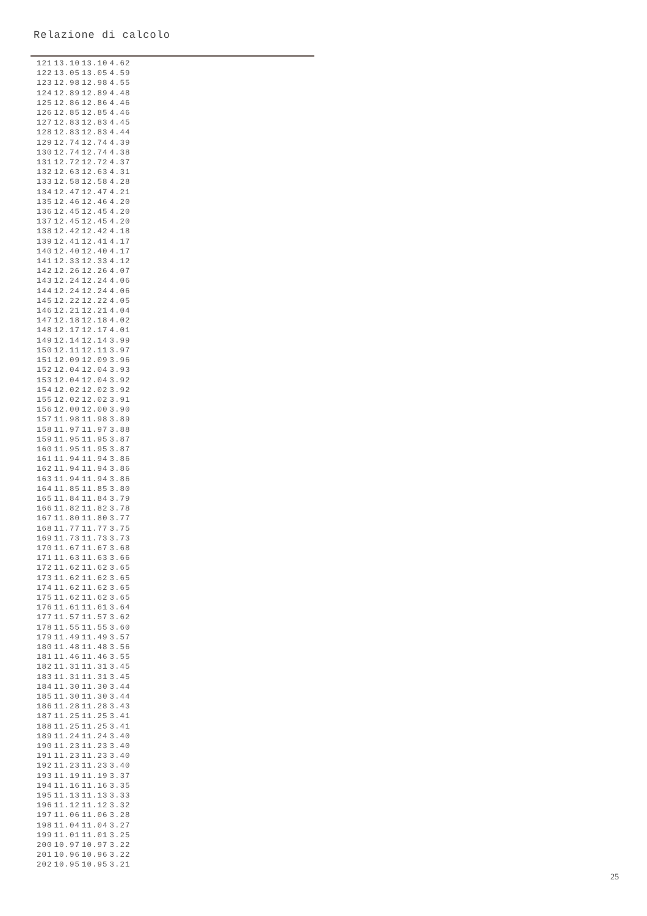Relazione di calcolo
| 121 | 13.10 | 13.10 | 4.62 |
| 122 | 13.05 | 13.05 | 4.59 |
| 123 | 12.98 | 12.98 | 4.55 |
| 124 | 12.89 | 12.89 | 4.48 |
| 125 | 12.86 | 12.86 | 4.46 |
| 126 | 12.85 | 12.85 | 4.46 |
| 127 | 12.83 | 12.83 | 4.45 |
| 128 | 12.83 | 12.83 | 4.44 |
| 129 | 12.74 | 12.74 | 4.39 |
| 130 | 12.74 | 12.74 | 4.38 |
| 131 | 12.72 | 12.72 | 4.37 |
| 132 | 12.63 | 12.63 | 4.31 |
| 133 | 12.58 | 12.58 | 4.28 |
| 134 | 12.47 | 12.47 | 4.21 |
| 135 | 12.46 | 12.46 | 4.20 |
| 136 | 12.45 | 12.45 | 4.20 |
| 137 | 12.45 | 12.45 | 4.20 |
| 138 | 12.42 | 12.42 | 4.18 |
| 139 | 12.41 | 12.41 | 4.17 |
| 140 | 12.40 | 12.40 | 4.17 |
| 141 | 12.33 | 12.33 | 4.12 |
| 142 | 12.26 | 12.26 | 4.07 |
| 143 | 12.24 | 12.24 | 4.06 |
| 144 | 12.24 | 12.24 | 4.06 |
| 145 | 12.22 | 12.22 | 4.05 |
| 146 | 12.21 | 12.21 | 4.04 |
| 147 | 12.18 | 12.18 | 4.02 |
| 148 | 12.17 | 12.17 | 4.01 |
| 149 | 12.14 | 12.14 | 3.99 |
| 150 | 12.11 | 12.11 | 3.97 |
| 151 | 12.09 | 12.09 | 3.96 |
| 152 | 12.04 | 12.04 | 3.93 |
| 153 | 12.04 | 12.04 | 3.92 |
| 154 | 12.02 | 12.02 | 3.92 |
| 155 | 12.02 | 12.02 | 3.91 |
| 156 | 12.00 | 12.00 | 3.90 |
| 157 | 11.98 | 11.98 | 3.89 |
| 158 | 11.97 | 11.97 | 3.88 |
| 159 | 11.95 | 11.95 | 3.87 |
| 160 | 11.95 | 11.95 | 3.87 |
| 161 | 11.94 | 11.94 | 3.86 |
| 162 | 11.94 | 11.94 | 3.86 |
| 163 | 11.94 | 11.94 | 3.86 |
| 164 | 11.85 | 11.85 | 3.80 |
| 165 | 11.84 | 11.84 | 3.79 |
| 166 | 11.82 | 11.82 | 3.78 |
| 167 | 11.80 | 11.80 | 3.77 |
| 168 | 11.77 | 11.77 | 3.75 |
| 169 | 11.73 | 11.73 | 3.73 |
| 170 | 11.67 | 11.67 | 3.68 |
| 171 | 11.63 | 11.63 | 3.66 |
| 172 | 11.62 | 11.62 | 3.65 |
| 173 | 11.62 | 11.62 | 3.65 |
| 174 | 11.62 | 11.62 | 3.65 |
| 175 | 11.62 | 11.62 | 3.65 |
| 176 | 11.61 | 11.61 | 3.64 |
| 177 | 11.57 | 11.57 | 3.62 |
| 178 | 11.55 | 11.55 | 3.60 |
| 179 | 11.49 | 11.49 | 3.57 |
| 180 | 11.48 | 11.48 | 3.56 |
| 181 | 11.46 | 11.46 | 3.55 |
| 182 | 11.31 | 11.31 | 3.45 |
| 183 | 11.31 | 11.31 | 3.45 |
| 184 | 11.30 | 11.30 | 3.44 |
| 185 | 11.30 | 11.30 | 3.44 |
| 186 | 11.28 | 11.28 | 3.43 |
| 187 | 11.25 | 11.25 | 3.41 |
| 188 | 11.25 | 11.25 | 3.41 |
| 189 | 11.24 | 11.24 | 3.40 |
| 190 | 11.23 | 11.23 | 3.40 |
| 191 | 11.23 | 11.23 | 3.40 |
| 192 | 11.23 | 11.23 | 3.40 |
| 193 | 11.19 | 11.19 | 3.37 |
| 194 | 11.16 | 11.16 | 3.35 |
| 195 | 11.13 | 11.13 | 3.33 |
| 196 | 11.12 | 11.12 | 3.32 |
| 197 | 11.06 | 11.06 | 3.28 |
| 198 | 11.04 | 11.04 | 3.27 |
| 199 | 11.01 | 11.01 | 3.25 |
| 200 | 10.97 | 10.97 | 3.22 |
| 201 | 10.96 | 10.96 | 3.22 |
| 202 | 10.95 | 10.95 | 3.21 |
25